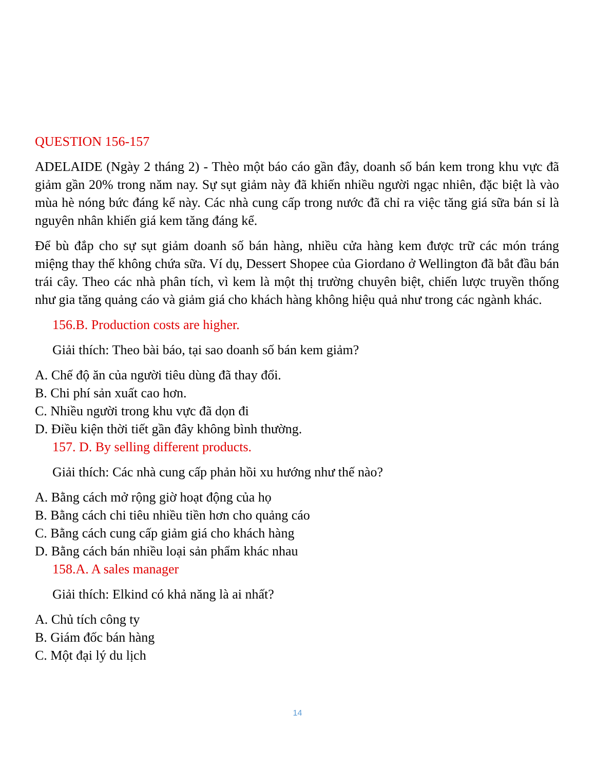QUESTION 156-157
ADELAIDE (Ngày 2 tháng 2) - Thèo một báo cáo gần đây, doanh số bán kem trong khu vực đã giảm gần 20% trong năm nay. Sự sụt giảm này đã khiến nhiều người ngạc nhiên, đặc biệt là vào mùa hè nóng bức đáng kể này. Các nhà cung cấp trong nước đã chỉ ra việc tăng giá sữa bán sỉ là nguyên nhân khiến giá kem tăng đáng kể.
Để bù đắp cho sự sụt giảm doanh số bán hàng, nhiều cửa hàng kem được trữ các món tráng miệng thay thế không chứa sữa. Ví dụ, Dessert Shopee của Giordano ở Wellington đã bắt đầu bán trái cây. Theo các nhà phân tích, vì kem là một thị trường chuyên biệt, chiến lược truyền thống như gia tăng quảng cáo và giảm giá cho khách hàng không hiệu quả như trong các ngành khác.
156.B. Production costs are higher.
Giải thích: Theo bài báo, tại sao doanh số bán kem giảm?
A. Chế độ ăn của người tiêu dùng đã thay đổi.
B. Chi phí sản xuất cao hơn.
C. Nhiều người trong khu vực đã dọn đi
D. Điều kiện thời tiết gần đây không bình thường.
157. D. By selling different products.
Giải thích: Các nhà cung cấp phản hồi xu hướng như thế nào?
A. Bằng cách mở rộng giờ hoạt động của họ
B. Bằng cách chi tiêu nhiều tiền hơn cho quảng cáo
C. Bằng cách cung cấp giảm giá cho khách hàng
D. Bằng cách bán nhiều loại sản phẩm khác nhau
158.A. A sales manager
Giải thích: Elkind có khả năng là ai nhất?
A. Chủ tích công ty
B. Giám đốc bán hàng
C. Một đại lý du lịch
14